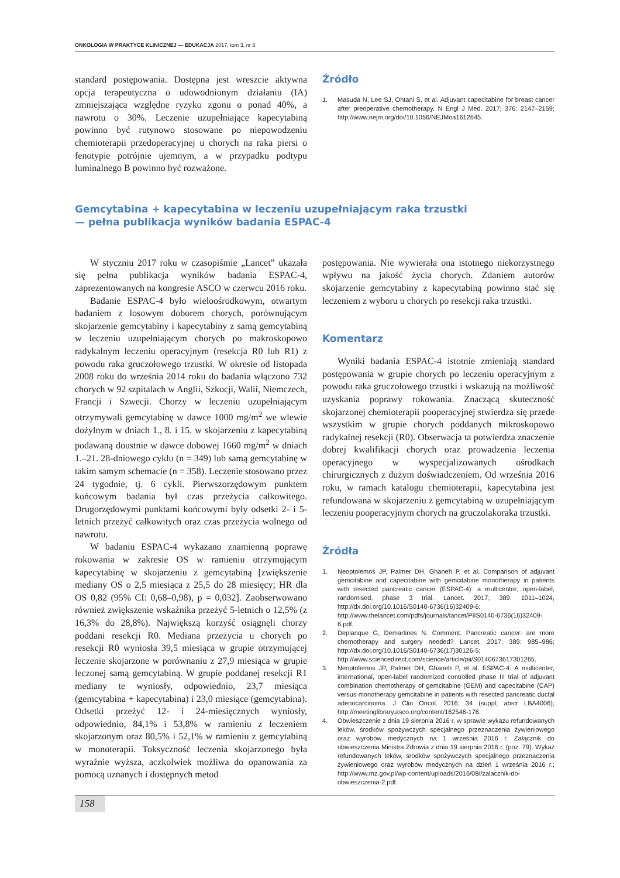ONKOLOGIA W PRAKTYCE KLINICZNEJ — EDUKACJA 2017, tom 3, nr 3
standard postępowania. Dostępna jest wreszcie aktywna opcja terapeutyczna o udowodnionym działaniu (IA) zmniejszająca względne ryzyko zgonu o ponad 40%, a nawrotu o 30%. Leczenie uzupełniające kapecytabiną powinno być rutynowo stosowane po niepowodzeniu chemioterapii przedoperacyjnej u chorych na raka piersi o fenotypie potrójnie ujemnym, a w przypadku podtypu luminalnego B powinno być rozważone.
Źródło
1. Masuda N, Lee SJ, Ohtani S, et al. Adjuvant capecitabine for breast cancer after preoperative chemotherapy. N Engl J Med. 2017; 376: 2147–2159; http://www.nejm.org/doi/10.1056/NEJMoa1612645.
Gemcytabina + kapecytabina w leczeniu uzupełniającym raka trzustki
— pełna publikacja wyników badania ESPAC-4
W styczniu 2017 roku w czasopiśmie „Lancet” ukazała się pełna publikacja wyników badania ESPAC-4, zaprezentowanych na kongresie ASCO w czerwcu 2016 roku.
Badanie ESPAC-4 było wieloośrodkowym, otwartym badaniem z losowym doborem chorych, porównującym skojarzenie gemcytabiny i kapecytabiny z samą gemcytabiną w leczeniu uzupełniającym chorych po makroskopowo radykalnym leczeniu operacyjnym (resekcja R0 lub R1) z powodu raka gruczołowego trzustki. W okresie od listopada 2008 roku do września 2014 roku do badania włączono 732 chorych w 92 szpitalach w Anglii, Szkocji, Walii, Niemczech, Francji i Szwecji. Chorzy w leczeniu uzupełniającym otrzymywali gemcytabinę w dawce 1000 mg/m<sup>2</sup> we wlewie dożylnym w dniach 1., 8. i 15. w skojarzeniu z kapecytabiną podawaną doustnie w dawce dobowej 1660 mg/m<sup>2</sup> w dniach 1.–21. 28-dniowego cyklu (n = 349) lub samą gemcytabinę w takim samym schemacie (n = 358). Leczenie stosowano przez 24 tygodnie, tj. 6 cykli. Pierwszorzędowym punktem końcowym badania był czas przeżycia całkowitego. Drugorzędowymi punktami końcowymi były odsetki 2- i 5-letnich przeżyć całkowitych oraz czas przeżycia wolnego od nawrotu.
W badaniu ESPAC-4 wykazano znamienną poprawę rokowania w zakresie OS w ramieniu otrzymującym kapecytabinę w skojarzeniu z gemcytabiną [zwiększenie mediany OS o 2,5 miesiąca z 25,5 do 28 miesięcy; HR dla OS 0,82 (95% CI: 0,68–0,98), p = 0,032]. Zaobserwowano również zwiększenie wskaźnika przeżyć 5-letnich o 12,5% (z 16,3% do 28,8%). Największą korzyść osiągnęli chorzy poddani resekcji R0. Mediana przeżycia u chorych po resekcji R0 wyniosła 39,5 miesiąca w grupie otrzymującej leczenie skojarzone w porównaniu z 27,9 miesiąca w grupie leczonej samą gemcytabiną. W grupie poddanej resekcji R1 mediany te wyniosły, odpowiednio, 23,7 miesiąca (gemcytabina + kapecytabina) i 23,0 miesiące (gemcytabina). Odsetki przeżyć 12- i 24-miesięcznych wyniosły, odpowiednio, 84,1% i 53,8% w ramieniu z leczeniem skojarzonym oraz 80,5% i 52,1% w ramieniu z gemcytabiną w monoterapii. Toksyczność leczenia skojarzonego była wyraźnie wyższa, aczkolwiek możliwa do opanowania za pomocą uznanych i dostępnych metod
postępowania. Nie wywierała ona istotnego niekorzystnego wpływu na jakość życia chorych. Zdaniem autorów skojarzenie gemcytabiny z kapecytabiną powinno stać się leczeniem z wyboru u chorych po resekcji raka trzustki.
Komentarz
Wyniki badania ESPAC-4 istotnie zmieniają standard postępowania w grupie chorych po leczeniu operacyjnym z powodu raka gruczołowego trzustki i wskazują na możliwość uzyskania poprawy rokowania. Znaczącą skuteczność skojarzonej chemioterapii pooperacyjnej stwierdza się przede wszystkim w grupie chorych poddanych mikroskopowo radykalnej resekcji (R0). Obserwacja ta potwierdza znaczenie dobrej kwalifikacji chorych oraz prowadzenia leczenia operacyjnego w wyspecjalizowanych ośrodkach chirurgicznych z dużym doświadczeniem. Od września 2016 roku, w ramach katalogu chemioterapii, kapecytabina jest refundowana w skojarzeniu z gemcytabiną w uzupełniającym leczeniu pooperacyjnym chorych na gruczolakoraka trzustki.
Źródła
1. Neoptolemos JP, Palmer DH, Ghaneh P, et al. Comparison of adjuvant gemcitabine and capecitabine with gemcitabine monotherapy in patients with resected pancreatic cancer (ESPAC-4): a multicentre, open-label, randomised, phase 3 trial. Lancet. 2017; 389: 1011–1024, http://dx.doi.org/10.1016/S0140-6736(16)32409-6; http://www.thelancet.com/pdfs/journals/lancet/PIIS0140-6736(16)32409-6.pdf.
2. Deplanque G, Demartines N. Comment. Pancreatic cancer: are more chemotherapy and surgery needed? Lancet. 2017; 389: 985–986; http://dx.doi.org/10.1016/S0140-6736(17)30126-5; http://www.sciencedirect.com/science/article/pii/S0140673617301265.
3. Neoptolemos JP, Palmer DH, Ghaneh P, et al. ESPAC-4: A multicenter, international, open-label randomized controlled phase III trial of adjuvant combination chemotherapy of gemcitabine (GEM) and capecitabine (CAP) versus monotherapy gemcitabine in patients with resected pancreatic ductal adenocarcinoma. J Clin Oncol. 2016; 34 (suppl; abstr LBA4006); http://meetinglibrary.asco.org/content/162546-176.
4. Obwieszczenie z dnia 19 sierpnia 2016 r. w sprawie wykazu refundowanych leków, środków spożywczych specjalnego przeznaczenia żywieniowego oraz wyrobów medycznych na 1 września 2016 r. Załącznik do obwieszczenia Ministra Zdrowia z dnia 19 sierpnia 2016 r. (poz. 79). Wykaz refundowanych leków, środków spożywczych specjalnego przeznaczenia żywieniowego oraz wyrobów medycznych na dzień 1 września 2016 r.; http://www.mz.gov.pl/wp-content/uploads/2016/08//zalacznik-do-obwieszczenia-2.pdf.
158